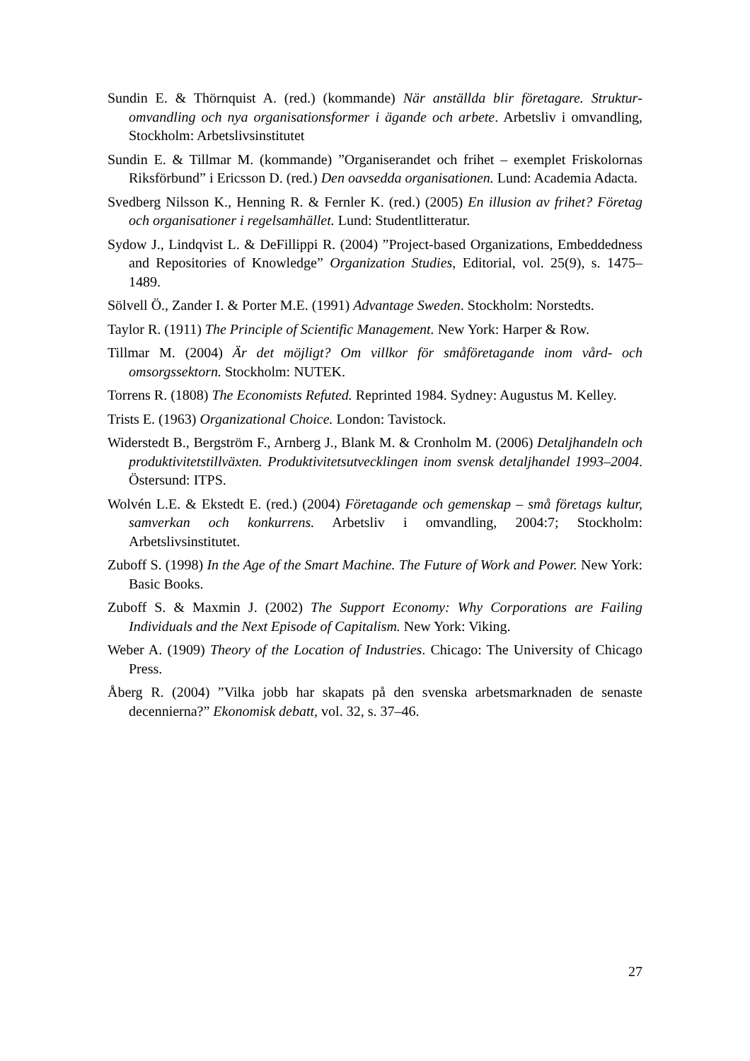Sundin E. & Thörnquist A. (red.) (kommande) När anställda blir företagare. Struktur­omvandling och nya organisationsformer i ägande och arbete. Arbetsliv i om­vandling, Stockholm: Arbetslivsinstitutet
Sundin E. & Tillmar M. (kommande) ”Organiserandet och frihet – exemplet Fri­skolornas Riksförbund” i Ericsson D. (red.) Den oavsedda organisationen. Lund: Academia Adacta.
Svedberg Nilsson K., Henning R. & Fernler K. (red.) (2005) En illusion av frihet? Företag och organisationer i regelsamhället. Lund: Studentlitteratur.
Sydow J., Lindqvist L. & DeFillippi R. (2004) ”Project-based Organizations, Embedd­edness and Repositories of Knowledge” Organization Studies, Editorial, vol. 25(9), s. 1475–1489.
Sölvell Ö., Zander I. & Porter M.E. (1991) Advantage Sweden. Stockholm: Norstedts.
Taylor R. (1911) The Principle of Scientific Management. New York: Harper & Row.
Tillmar M. (2004) Är det möjligt? Om villkor för småföretagande inom vård- och omsorgssektorn. Stockholm: NUTEK.
Torrens R. (1808) The Economists Refuted. Reprinted 1984. Sydney: Augustus M. Kelley.
Trists E. (1963) Organizational Choice. London: Tavistock.
Widerstedt B., Bergström F., Arnberg J., Blank M. & Cronholm M. (2006) Detalj­handeln och produktivitetstillväxten. Produktivitetsutvecklingen inom svensk detalj­handel 1993–2004. Östersund: ITPS.
Wolvén L.E. & Ekstedt E. (red.) (2004) Företagande och gemenskap – små företags kultur, samverkan och konkurrens. Arbetsliv i omvandling, 2004:7; Stockholm: Arbetslivsinstitutet.
Zuboff S. (1998) In the Age of the Smart Machine. The Future of Work and Power. New York: Basic Books.
Zuboff S. & Maxmin J. (2002) The Support Economy: Why Corporations are Failing Individuals and the Next Episode of Capitalism. New York: Viking.
Weber A. (1909) Theory of the Location of Industries. Chicago: The University of Chicago Press.
Åberg R. (2004) ”Vilka jobb har skapats på den svenska arbetsmarknaden de senaste decennierna?” Ekonomisk debatt, vol. 32, s. 37–46.
27